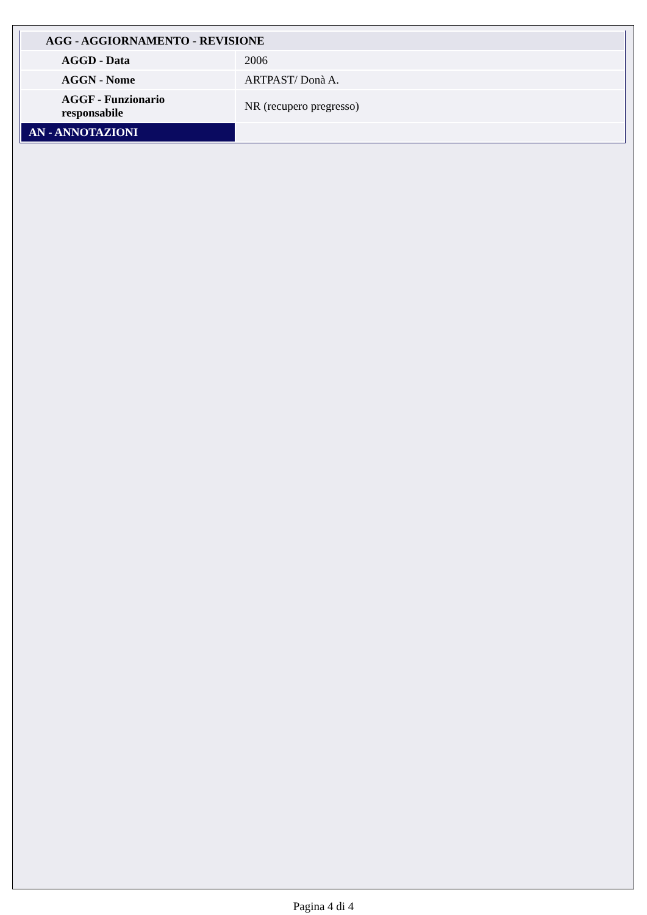| AGG - AGGIORNAMENTO - REVISIONE | |
| AGGD - Data | 2006 |
| AGGN - Nome | ARTPAST/ Donà A. |
| AGGF - Funzionario responsabile | NR (recupero pregresso) |
| AN - ANNOTAZIONI | |
Pagina 4 di 4